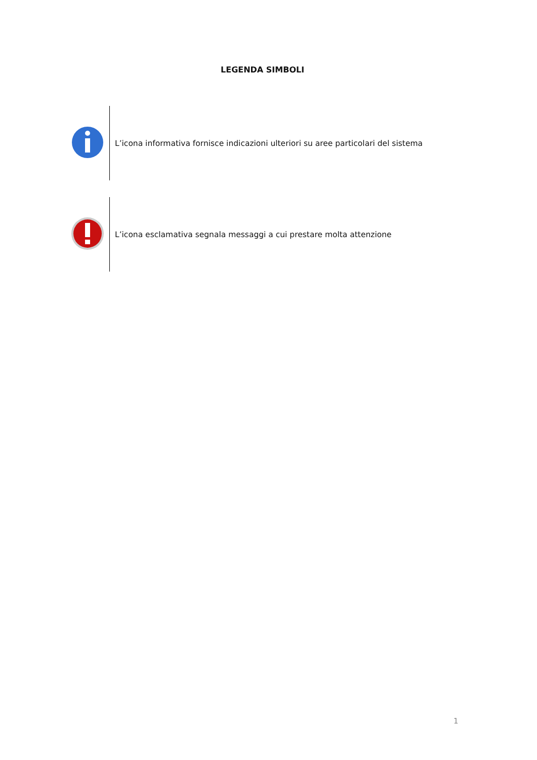LEGENDA SIMBOLI
| | L’icona informativa fornisce indicazioni ulteriori su aree particolari del sistema |
| | L’icona esclamativa segnala messaggi a cui prestare molta attenzione |
1